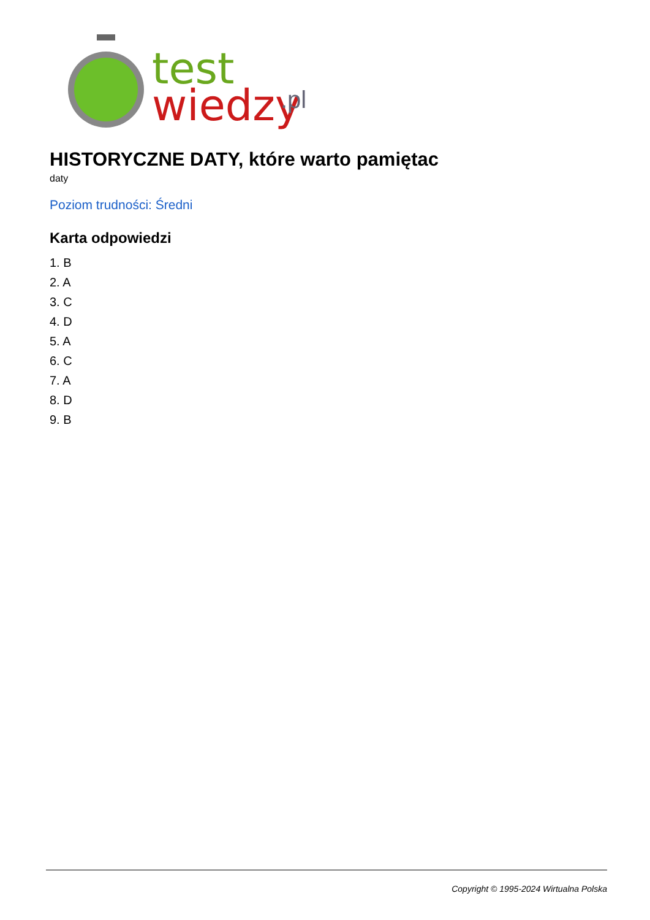test
wiedzy
.pl
HISTORYCZNE DATY, które warto pamiętac
daty
Poziom trudności: Średni
Karta odpowiedzi
1. B
2. A
3. C
4. D
5. A
6. C
7. A
8. D
9. B
Copyright © 1995-2024 Wirtualna Polska